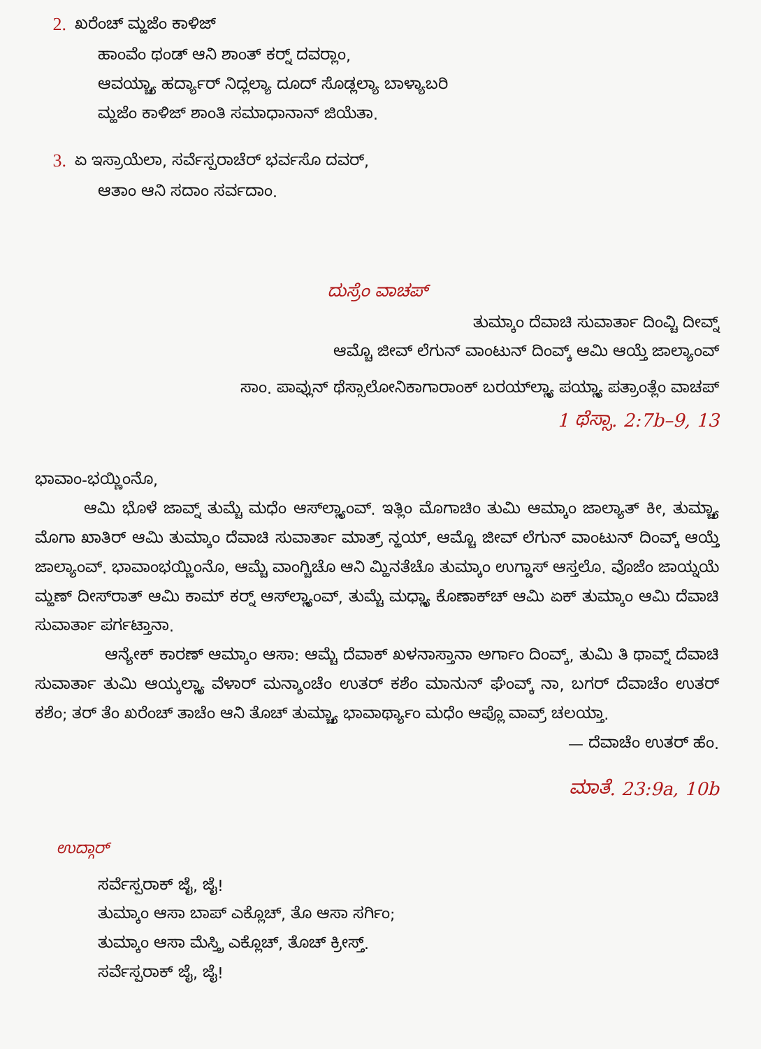2. ಖರೆಂಚ್ ಮ್ಹಜೆಂ ಕಾಳಿಜ್
ಹಾಂವೆಂ ಥಂಡ್ ಆನಿ ಶಾಂತ್ ಕರ್‍ನ್ ದವರ್‍ಲಾಂ,
ಆವಯ್ಚ್ಯಾ ಹರ್ದ್ಯಾರ್ ನಿದ್ಲಲ್ಯಾ ದೂದ್ ಸೊಡ್ಲಲ್ಯಾ ಬಾಳ್ಯಾಬರಿ
ಮ್ಹಜೆಂ ಕಾಳಿಜ್ ಶಾಂತಿ ಸಮಾಧಾನಾನ್ ಜಿಯೆತಾ.
3. ಏ ಇಸ್ರಾಯೆಲಾ, ಸರ್ವೆಸ್ಪರಾಚೆರ್ ಭರ್ವಸೊ ದವರ್,
ಆತಾಂ ಆನಿ ಸದಾಂ ಸರ್ವದಾಂ.
ದುಸ್ರೆಂ ವಾಚಪ್
ತುಮ್ಕಾಂ ದೆವಾಚಿ ಸುವಾರ್ತಾ ದಿಂವ್ಚಿ ದೀವ್ನ್
ಆಮ್ಚೊ ಜೀವ್ ಲೆಗುನ್ ವಾಂಟುನ್ ದಿಂವ್ಕ್ ಆಮಿ ಆಯ್ತೆ ಜಾಲ್ಯಾಂವ್
ಸಾಂ. ಪಾವ್ಲುನ್ ಥೆಸ್ಸಾಲೋನಿಕಾಗಾರಾಂಕ್ ಬರಯ್‌ಲ್ಲ್ಯಾ ಪಯ್ಲ್ಯಾ ಪತ್ರಾಂತ್ಲೆಂ ವಾಚಪ್
1 ಥೆಸ್ಸಾ. 2:7b–9, 13
ಭಾವಾಂ-ಭಯ್ಣಿಂನೊ,
ಆಮಿ ಭೊಳೆ ಜಾವ್ನ್ ತುಮ್ಚೆ ಮಧೆಂ ಆಸ್‌ಲ್ಲ್ಯಾಂವ್. ಇತ್ಲಿಂ ಮೊಗಾಚಿಂ ತುಮಿ ಆಮ್ಕಾಂ ಜಾಲ್ಯಾತ್ ಕೀ, ತುಮ್ಚ್ಯಾ ಮೊಗಾ ಖಾತಿರ್ ಆಮಿ ತುಮ್ಕಾಂ ದೆವಾಚಿ ಸುವಾರ್ತಾ ಮಾತ್ರ್ ನ್ಹಯ್, ಆಮ್ಚೊ ಜೀವ್ ಲೆಗುನ್ ವಾಂಟುನ್ ದಿಂವ್ಕ್ ಆಯ್ತೆ ಜಾಲ್ಯಾಂವ್. ಭಾವಾಂಭಯ್ಣಿಂನೊ, ಆಮ್ಚೆ ವಾಂಗ್ಚಿಚೊ ಆನಿ ಮ್ಹಿನತೆಚೊ ತುಮ್ಕಾಂ ಉಗ್ಡಾಸ್ ಆಸ್ತಲೊ. ವೊಜೆಂ ಜಾಯ್ನಯೆ ಮ್ಹಣ್ ದೀಸ್‌ರಾತ್ ಆಮಿ ಕಾಮ್ ಕರ್‍ನ್ ಆಸ್‌ಲ್ಲ್ಯಾಂವ್, ತುಮ್ಚೆ ಮಧ್ಲ್ಯಾ ಕೊಣಾಕ್‌ಚ್ ಆಮಿ ಏಕ್ ತುಮ್ಕಾಂ ಆಮಿ ದೆವಾಚಿ ಸುವಾರ್ತಾ ಪರ್ಗಟ್ತಾನಾ.
ಆನ್ಯೇಕ್ ಕಾರಣ್ ಆಮ್ಕಾಂ ಆಸಾ: ಆಮ್ಚೆ ದೆವಾಕ್ ಖಳನಾಸ್ತಾನಾ ಅರ್ಗಾಂ ದಿಂವ್ಕ್, ತುಮಿ ತಿ ಥಾವ್ನ್ ದೆವಾಚಿ ಸುವಾರ್ತಾ ತುಮಿ ಆಯ್ಕಲ್ಲ್ಯಾ ವೆಳಾರ್ ಮನ್ಶಾಂಚೆಂ ಉತರ್ ಕಶೆಂ ಮಾನುನ್ ಘೆಂವ್ಕ್ ನಾ, ಬಗರ್ ದೆವಾಚೆಂ ಉತರ್ ಕಶೆಂ; ತರ್ ತೆಂ ಖರೆಂಚ್ ತಾಚೆಂ ಆನಿ ತೊಚ್ ತುಮ್ಚ್ಯಾ ಭಾವಾರ್ಥ್ಯಾಂ ಮಧೆಂ ಆಪ್ಲೊ ವಾವ್ರ್ ಚಲಯ್ತಾ.
— ದೆವಾಚೆಂ ಉತರ್ ಹೆಂ.
ಮಾತೆ. 23:9a, 10b
ಉದ್ಗಾರ್
ಸರ್ವೆಸ್ಪರಾಕ್ ಜೈ, ಜೈ!
ತುಮ್ಕಾಂ ಆಸಾ ಬಾಪ್ ಎಕ್ಲೊಚ್, ತೊ ಆಸಾ ಸರ್ಗಿಂ;
ತುಮ್ಕಾಂ ಆಸಾ ಮೆಸ್ತ್ರಿ ಎಕ್ಲೊಚ್, ತೊಚ್ ಕ್ರೀಸ್ತ್.
ಸರ್ವೆಸ್ಪರಾಕ್ ಜೈ, ಜೈ!